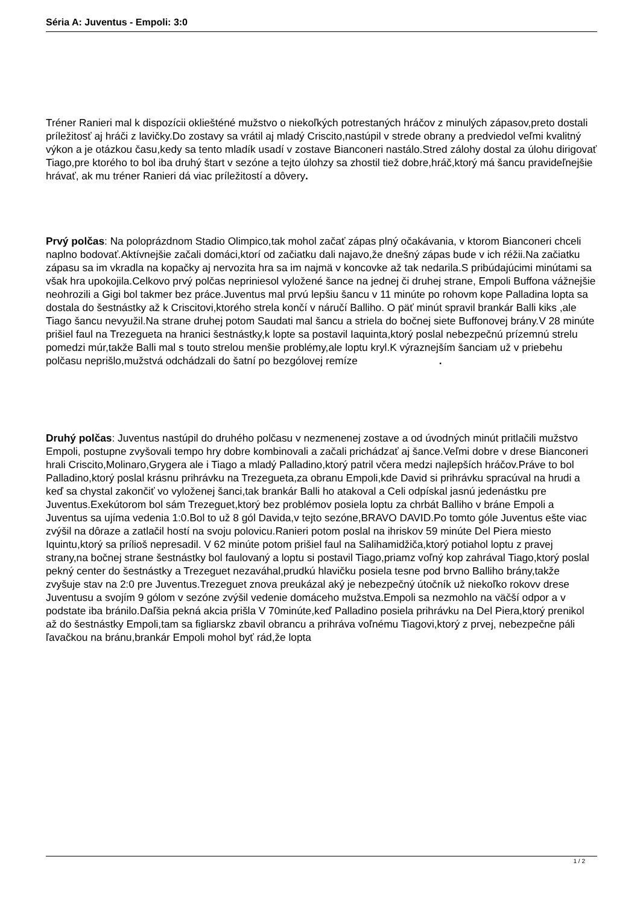Séria A: Juventus - Empoli: 3:0
Tréner Ranieri mal k dispozícii okliešténé mužstvo o niekoľkých potrestaných hráčov z minulých zápasov,preto dostali príležitosť aj hráči z lavičky.Do zostavy sa vrátil aj mladý Criscito,nastúpil v strede obrany a predviedol veľmi kvalitný výkon a je otázkou času,kedy sa tento mladík usadí v zostave Bianconeri nastálo.Stred zálohy dostal za úlohu dirigovať Tiago,pre ktorého to bol iba druhý štart v sezóne a tejto úlohzy sa zhostil tiež dobre,hráč,ktorý má šancu pravideľnejšie hrávať, ak mu tréner Ranieri dá viac príležitostí a dôvery.
Prvý polčas: Na poloprázdnom Stadio Olimpico,tak mohol začať zápas plný očakávania, v ktorom Bianconeri chceli naplno bodovať.Aktívnejšie začali domáci,ktorí od začiatku dali najavo,že dnešný zápas bude v ich réžii.Na začiatku zápasu sa im vkradla na kopačky aj nervozita hra sa im najmä v koncovke až tak nedarila.S pribúdajúcimi minútami sa však hra upokojila.Celkovo prvý polčas nepriniesol vyložené šance na jednej či druhej strane, Empoli Buffona vážnejšie neohrozili a Gigi bol takmer bez práce.Juventus mal prvú lepšiu šancu v 11 minúte po rohovm kope Palladina lopta sa dostala do šestnástky až k Criscitovi,ktorého strela končí v náručí Balliho. O päť minút spravil brankár Balli kiks ,ale Tiago šancu nevyužil.Na strane druhej potom Saudati mal šancu a striela do bočnej siete Buffonovej brány.V 28 minúte prišiel faul na Trezegueta na hranici šestnástky,k lopte sa postavil Iaquinta,ktorý poslal nebezpečnú prízemnú strelu pomedzi múr,takže Balli mal s touto strelou menšie problémy,ale loptu kryl.K výraznejším šanciam už v priebehu polčasu neprišlo,mužstvá odchádzali do šatní po bezgólovej remíze .
Druhý polčas: Juventus nastúpil do druhého polčasu v nezmenenej zostave a od úvodných minút pritlačili mužstvo Empoli, postupne zvyšovali tempo hry dobre kombinovali a začali prichádzať aj šance.Veľmi dobre v drese Bianconeri hrali Criscito,Molinaro,Grygera ale i Tiago a mladý Palladino,ktorý patril včera medzi najlepších hráčov.Práve to bol Palladino,ktorý poslal krásnu prihrávku na Trezegueta,za obranu Empoli,kde David si prihrávku spracúval na hrudi a keď sa chystal zakončiť vo vyloženej šanci,tak brankár Balli ho atakoval a Celi odpískal jasnú jedenástku pre Juventus.Exekútorom bol sám Trezeguet,ktorý bez problémov posiela loptu za chrbát Balliho v bráne Empoli a Juventus sa ujíma vedenia 1:0.Bol to už 8 gól Davida,v tejto sezóne,BRAVO DAVID.Po tomto góle Juventus ešte viac zvýšil na dôraze a zatlačil hostí na svoju polovicu.Ranieri potom poslal na ihriskov 59 minúte Del Piera miesto Iquintu,ktorý sa prílioš nepresadil. V 62 minúte potom prišiel faul na Salihamidžiča,ktorý potiahol loptu z pravej strany,na bočnej strane šestnástky bol faulovaný a loptu si postavil Tiago,priamz voľný kop zahrával Tiago,ktorý poslal pekný center do šestnástky a Trezeguet nezaváhal,prudkú hlavičku posiela tesne pod brvno Balliho brány,takže zvyšuje stav na 2:0 pre Juventus.Trezeguet znova preukázal aký je nebezpečný útočník už niekoľko rokovv drese Juventusu a svojím 9 gólom v sezóne zvýšil vedenie domáceho mužstva.Empoli sa nezmohlo na väčší odpor a v podstate iba bránilo.Daľšia pekná akcia prišla V 70minúte,keď Palladino posiela prihrávku na Del Piera,ktorý prenikol až do šestnástky Empoli,tam sa figliarskz zbavil obrancu a prihráva voľnému Tiagovi,ktorý z prvej, nebezpečne páli ľavačkou na bránu,brankár Empoli mohol byť rád,že lopta
1 / 2